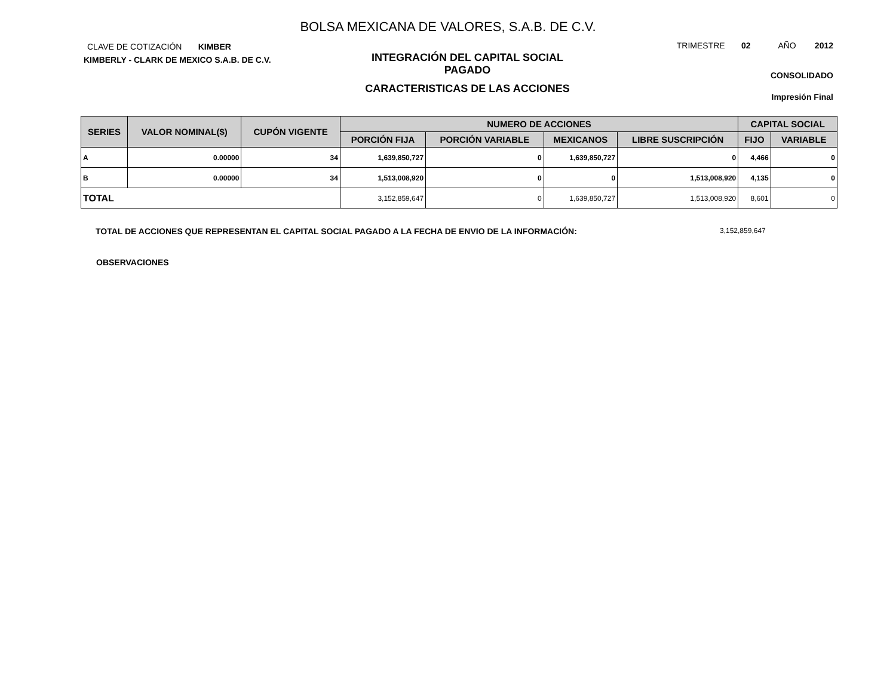BOLSA MEXICANA DE VALORES, S.A.B. DE C.V.
CLAVE DE COTIZACIÓN KIMBER
KIMBERLY - CLARK DE MEXICO S.A.B. DE C.V.
INTEGRACIÓN DEL CAPITAL SOCIAL
PAGADO
CARACTERISTICAS DE LAS ACCIONES
TRIMESTRE 02 AÑO 2012
CONSOLIDADO
Impresión Final
| SERIES | VALOR NOMINAL($) | CUPÓN VIGENTE | NUMERO DE ACCIONES | | | | CAPITAL SOCIAL | |
| --- | --- | --- | --- | --- | --- | --- | --- | --- |
| | | | PORCIÓN FIJA | PORCIÓN VARIABLE | MEXICANOS | LIBRE SUSCRIPCIÓN | FIJO | VARIABLE |
| A | 0.00000 | 34 | 1,639,850,727 | 0 | 1,639,850,727 | 0 | 4,466 | 0 |
| B | 0.00000 | 34 | 1,513,008,920 | 0 | 0 | 1,513,008,920 | 4,135 | 0 |
| TOTAL | | | 3,152,859,647 | 0 | 1,639,850,727 | 1,513,008,920 | 8,601 | 0 |
TOTAL DE ACCIONES QUE REPRESENTAN EL CAPITAL SOCIAL PAGADO A LA FECHA DE ENVIO DE LA INFORMACIÓN: 3,152,859,647
OBSERVACIONES